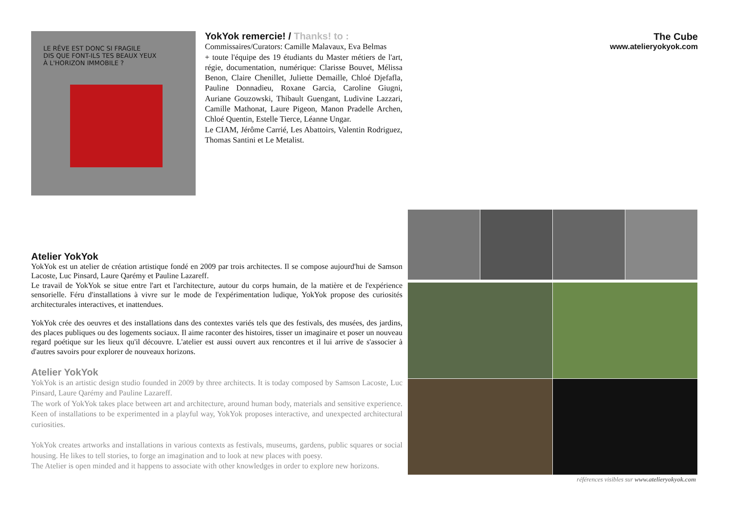LE RÊVE EST DONC SI FRAGILE
DIS QUE FONT-ILS TES BEAUX YEUX
À L'HORIZON IMMOBILE ?
YokYok remercie! / Thanks! to :
Commissaires/Curators: Camille Malavaux, Eva Belmas
+ toute l'équipe des 19 étudiants du Master métiers de l'art, régie, documentation, numérique: Clarisse Bouvet, Mélissa Benon, Claire Chenillet, Juliette Demaille, Chloé Djefafla, Pauline Donnadieu, Roxane Garcia, Caroline Giugni, Auriane Gouzowski, Thibault Guengant, Ludivine Lazzari, Camille Mathonat, Laure Pigeon, Manon Pradelle Archen, Chloé Quentin, Estelle Tierce, Léanne Ungar.
Le CIAM, Jérôme Carrié, Les Abattoirs, Valentin Rodriguez, Thomas Santini et Le Metalist.
The Cube
www.atelieryokyok.com
Atelier YokYok
YokYok est un atelier de création artistique fondé en 2009 par trois architectes. Il se compose aujourd'hui de Samson Lacoste, Luc Pinsard, Laure Qarémy et Pauline Lazareff.
Le travail de YokYok se situe entre l'art et l'architecture, autour du corps humain, de la matière et de l'expérience sensorielle. Féru d'installations à vivre sur le mode de l'expérimentation ludique, YokYok propose des curiosités architecturales interactives, et inattendues.
YokYok crée des oeuvres et des installations dans des contextes variés tels que des festivals, des musées, des jardins, des places publiques ou des logements sociaux. Il aime raconter des histoires, tisser un imaginaire et poser un nouveau regard poétique sur les lieux qu'il découvre. L'atelier est aussi ouvert aux rencontres et il lui arrive de s'associer à d'autres savoirs pour explorer de nouveaux horizons.
Atelier YokYok
YokYok is an artistic design studio founded in 2009 by three architects. It is today composed by Samson Lacoste, Luc Pinsard, Laure Qarémy and Pauline Lazareff.
The work of YokYok takes place between art and architecture, around human body, materials and sensitive experience. Keen of installations to be experimented in a playful way, YokYok proposes interactive, and unexpected architectural curiosities.
YokYok creates artworks and installations in various contexts as festivals, museums, gardens, public squares or social housing. He likes to tell stories, to forge an imagination and to look at new places with poesy.
The Atelier is open minded and it happens to associate with other knowledges in order to explore new horizons.
références visibles sur www.atelieryokyok.com